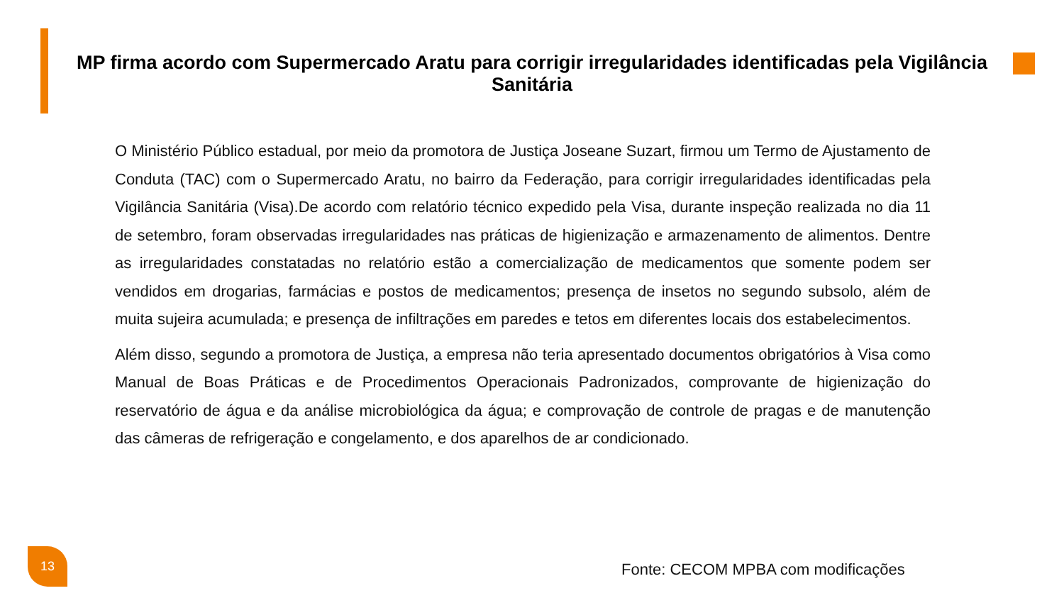MP firma acordo com Supermercado Aratu para corrigir irregularidades identificadas pela Vigilância Sanitária
O Ministério Público estadual, por meio da promotora de Justiça Joseane Suzart, firmou um Termo de Ajustamento de Conduta (TAC) com o Supermercado Aratu, no bairro da Federação, para corrigir irregularidades identificadas pela Vigilância Sanitária (Visa).De acordo com relatório técnico expedido pela Visa, durante inspeção realizada no dia 11 de setembro, foram observadas irregularidades nas práticas de higienização e armazenamento de alimentos. Dentre as irregularidades constatadas no relatório estão a comercialização de medicamentos que somente podem ser vendidos em drogarias, farmácias e postos de medicamentos; presença de insetos no segundo subsolo, além de muita sujeira acumulada; e presença de infiltrações em paredes e tetos em diferentes locais dos estabelecimentos.
Além disso, segundo a promotora de Justiça, a empresa não teria apresentado documentos obrigatórios à Visa como Manual de Boas Práticas e de Procedimentos Operacionais Padronizados, comprovante de higienização do reservatório de água e da análise microbiológica da água; e comprovação de controle de pragas e de manutenção das câmeras de refrigeração e congelamento, e dos aparelhos de ar condicionado.
13
Fonte: CECOM MPBA com modificações